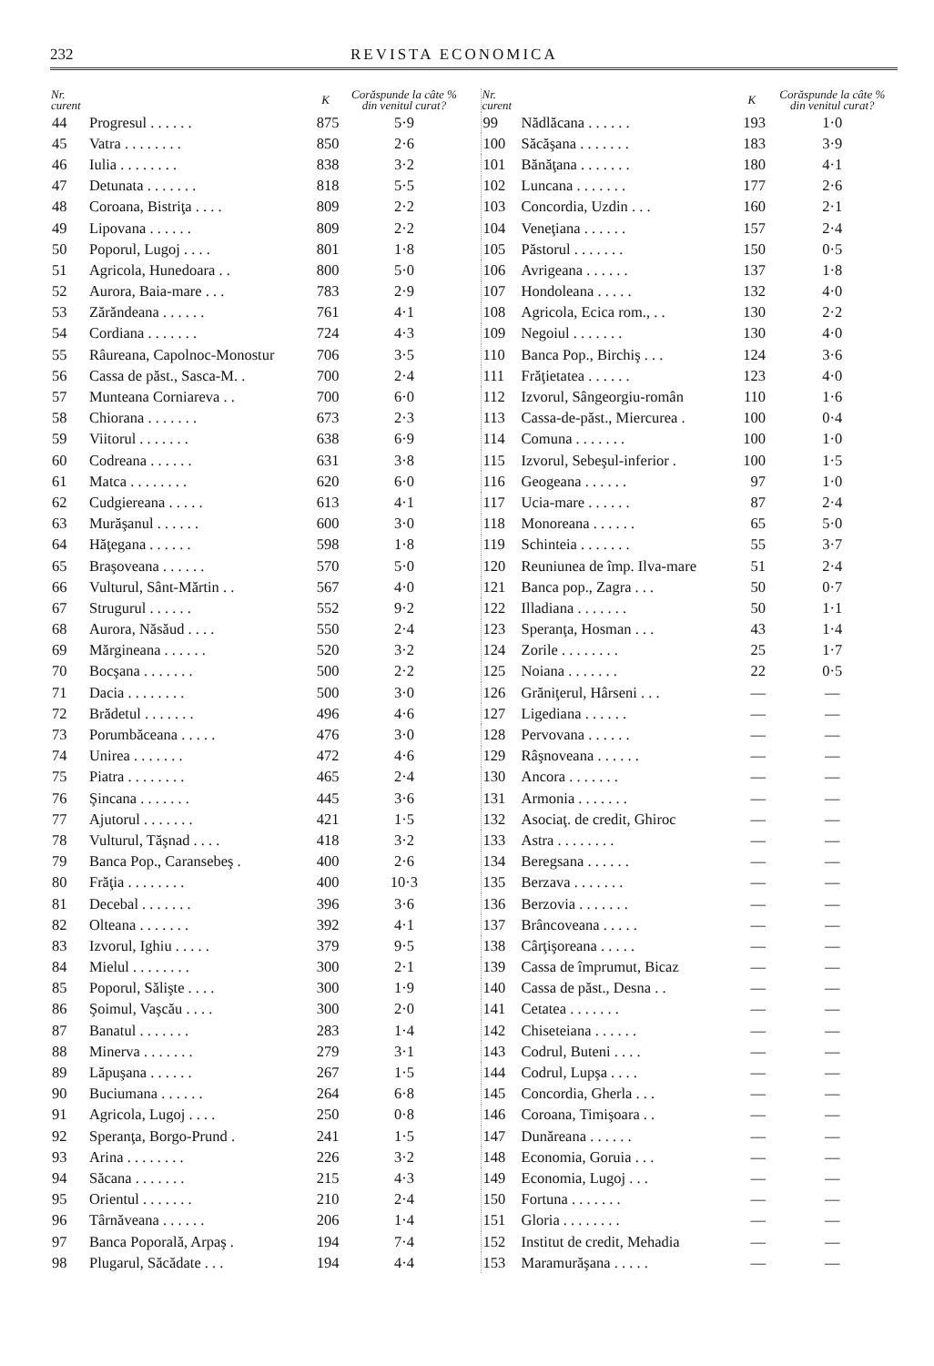232 REVISTA ECONOMICA
| Nr. curent | | K | Corăspunde la câte % din venitul curat? |
| --- | --- | --- | --- |
| 44 | Progresul . . . . . . | 875 | 5·9 |
| 45 | Vatra . . . . . . . . | 850 | 2·6 |
| 46 | Iulia . . . . . . . . | 838 | 3·2 |
| 47 | Detunata . . . . . . . | 818 | 5·5 |
| 48 | Coroana, Bistriţa . . . . | 809 | 2·2 |
| 49 | Lipovana . . . . . . | 809 | 2·2 |
| 50 | Poporul, Lugoj . . . . | 801 | 1·8 |
| 51 | Agricola, Hunedoara . . | 800 | 5·0 |
| 52 | Aurora, Baia-mare . . . | 783 | 2·9 |
| 53 | Zărăndeana . . . . . . | 761 | 4·1 |
| 54 | Cordiana . . . . . . . | 724 | 4·3 |
| 55 | Râureana, Capolnoc-Monostur | 706 | 3·5 |
| 56 | Cassa de păst., Sasca-M. . | 700 | 2·4 |
| 57 | Munteana Corniareva . . | 700 | 6·0 |
| 58 | Chiorana . . . . . . . | 673 | 2·3 |
| 59 | Viitorul . . . . . . . | 638 | 6·9 |
| 60 | Codreana . . . . . . | 631 | 3·8 |
| 61 | Matca . . . . . . . . | 620 | 6·0 |
| 62 | Cudgiereana . . . . . | 613 | 4·1 |
| 63 | Murăşanul . . . . . . | 600 | 3·0 |
| 64 | Hăţegana . . . . . . | 598 | 1·8 |
| 65 | Braşoveana . . . . . . | 570 | 5·0 |
| 66 | Vulturul, Sânt-Mărtin . . | 567 | 4·0 |
| 67 | Strugurul . . . . . . | 552 | 9·2 |
| 68 | Aurora, Năsăud . . . . | 550 | 2·4 |
| 69 | Mărgineana . . . . . . | 520 | 3·2 |
| 70 | Bocşana . . . . . . . | 500 | 2·2 |
| 71 | Dacia . . . . . . . . | 500 | 3·0 |
| 72 | Brădetul . . . . . . . | 496 | 4·6 |
| 73 | Porumbăceana . . . . . | 476 | 3·0 |
| 74 | Unirea . . . . . . . | 472 | 4·6 |
| 75 | Piatra . . . . . . . . | 465 | 2·4 |
| 76 | Şincana . . . . . . . | 445 | 3·6 |
| 77 | Ajutorul . . . . . . . | 421 | 1·5 |
| 78 | Vulturul, Tăşnad . . . . | 418 | 3·2 |
| 79 | Banca Pop., Caransebeş . | 400 | 2·6 |
| 80 | Frăţia . . . . . . . . | 400 | 10·3 |
| 81 | Decebal . . . . . . . | 396 | 3·6 |
| 82 | Olteana . . . . . . . | 392 | 4·1 |
| 83 | Izvorul, Ighiu . . . . . | 379 | 9·5 |
| 84 | Mielul . . . . . . . . | 300 | 2·1 |
| 85 | Poporul, Sălişte . . . . | 300 | 1·9 |
| 86 | Şoimul, Vaşcău . . . . | 300 | 2·0 |
| 87 | Banatul . . . . . . . | 283 | 1·4 |
| 88 | Minerva . . . . . . . | 279 | 3·1 |
| 89 | Lăpuşana . . . . . . | 267 | 1·5 |
| 90 | Buciumana . . . . . . | 264 | 6·8 |
| 91 | Agricola, Lugoj . . . . | 250 | 0·8 |
| 92 | Speranţa, Borgo-Prund . | 241 | 1·5 |
| 93 | Arina . . . . . . . . | 226 | 3·2 |
| 94 | Săcana . . . . . . . | 215 | 4·3 |
| 95 | Orientul . . . . . . . | 210 | 2·4 |
| 96 | Târnăveana . . . . . . | 206 | 1·4 |
| 97 | Banca Poporală, Arpaş . | 194 | 7·4 |
| 98 | Plugarul, Săcădate . . . | 194 | 4·4 |
| Nr. curent | | K | Corăspunde la câte % din venitul curat? |
| --- | --- | --- | --- |
| 99 | Nădlăcana . . . . . . | 193 | 1·0 |
| 100 | Săcăşana . . . . . . . | 183 | 3·9 |
| 101 | Bănăţana . . . . . . . | 180 | 4·1 |
| 102 | Luncana . . . . . . . | 177 | 2·6 |
| 103 | Concordia, Uzdin . . . | 160 | 2·1 |
| 104 | Veneţiana . . . . . . | 157 | 2·4 |
| 105 | Păstorul . . . . . . . | 150 | 0·5 |
| 106 | Avrigeana . . . . . . | 137 | 1·8 |
| 107 | Hondoleana . . . . . | 132 | 4·0 |
| 108 | Agricola, Ecica rom., . . | 130 | 2·2 |
| 109 | Negoiul . . . . . . . | 130 | 4·0 |
| 110 | Banca Pop., Birchiş . . . | 124 | 3·6 |
| 111 | Frăţietatea . . . . . . | 123 | 4·0 |
| 112 | Izvorul, Sângeorgiu-român | 110 | 1·6 |
| 113 | Cassa-de-păst., Miercurea . | 100 | 0·4 |
| 114 | Comuna . . . . . . . | 100 | 1·0 |
| 115 | Izvorul, Sebeşul-inferior . | 100 | 1·5 |
| 116 | Geogeana . . . . . . | 97 | 1·0 |
| 117 | Ucia-mare . . . . . . | 87 | 2·4 |
| 118 | Monoreana . . . . . . | 65 | 5·0 |
| 119 | Schinteia . . . . . . . | 55 | 3·7 |
| 120 | Reuniunea de împ. Ilva-mare | 51 | 2·4 |
| 121 | Banca pop., Zagra . . . | 50 | 0·7 |
| 122 | Illadiana . . . . . . . | 50 | 1·1 |
| 123 | Speranţa, Hosman . . . | 43 | 1·4 |
| 124 | Zorile . . . . . . . . | 25 | 1·7 |
| 125 | Noiana . . . . . . . | 22 | 0·5 |
| 126 | Grăniţerul, Hârseni . . . | — | — |
| 127 | Ligediana . . . . . . | — | — |
| 128 | Pervovana . . . . . . | — | — |
| 129 | Râşnoveana . . . . . . | — | — |
| 130 | Ancora . . . . . . . | — | — |
| 131 | Armonia . . . . . . . | — | — |
| 132 | Asociaţ. de credit, Ghiroc | — | — |
| 133 | Astra . . . . . . . . | — | — |
| 134 | Beregsana . . . . . . | — | — |
| 135 | Berzava . . . . . . . | — | — |
| 136 | Berzovia . . . . . . . | — | — |
| 137 | Brâncoveana . . . . . | — | — |
| 138 | Cârţişoreana . . . . . | — | — |
| 139 | Cassa de împrumut, Bicaz | — | — |
| 140 | Cassa de păst., Desna . . | — | — |
| 141 | Cetatea . . . . . . . | — | — |
| 142 | Chiseteiana . . . . . . | — | — |
| 143 | Codrul, Buteni . . . . | — | — |
| 144 | Codrul, Lupşa . . . . | — | — |
| 145 | Concordia, Gherla . . . | — | — |
| 146 | Coroana, Timişoara . . | — | — |
| 147 | Dunăreana . . . . . . | — | — |
| 148 | Economia, Goruia . . . | — | — |
| 149 | Economia, Lugoj . . . | — | — |
| 150 | Fortuna . . . . . . . | — | — |
| 151 | Gloria . . . . . . . . | — | — |
| 152 | Institut de credit, Mehadia | — | — |
| 153 | Maramurăşana . . . . . | — | — |